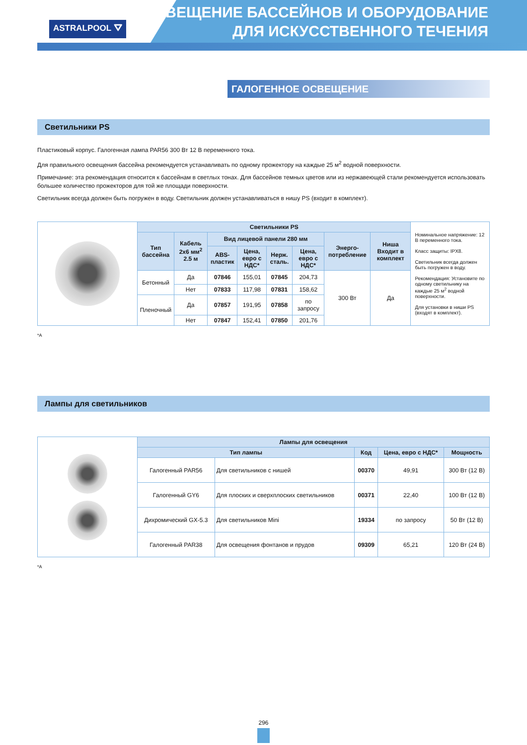ASTRALPOOL ⛛
ОСВЕЩЕНИЕ БАССЕЙНОВ И ОБОРУДОВАНИЕ
ДЛЯ ИСКУССТВЕННОГО ТЕЧЕНИЯ
ГАЛОГЕННОЕ ОСВЕЩЕНИЕ
Светильники PS
Пластиковый корпус. Галогенная лампа PAR56 300 Вт 12 В переменного тока.
Для правильного освещения бассейна рекомендуется устанавливать по одному прожектору на каждые 25 м<sup>2</sup> водной поверхности.
Примечание: эта рекомендация относится к бассейнам в светлых тонах. Для бассейнов темных цветов или из нержавеющей стали рекомендуется использовать большее количество прожекторов для той же площади поверхности.
Светильник всегда должен быть погружен в воду. Светильник должен устанавливаться в нишу PS (входит в комплект).
| | Светильники PS | | | | | | | | Номинальное напряжение: 12 В переменного тока. Класс защиты: IPX8. Светильник всегда должен быть погружен в воду. Рекомендация: Установите по одному светильнику на каждые 25 м<sup>2</sup> водной поверхности. Для установки в ниши PS (входят в комплект). |
| | Тип бассейна | Кабель 2x6 мм<sup>2</sup> 2.5 м | Вид лицевой панели 280 мм | | | | Энерго-потребление | Ниша Входит в комплект | |
| | | | ABS-пластик | Цена, евро с НДС* | Нерж. сталь. | Цена, евро с НДС* | | | |
| | Бетонный | Да | 07846 | 155,01 | 07845 | 204,73 | 300 Вт | Да | |
| | | Нет | 07833 | 117,98 | 07831 | 158,62 | | | |
| | Пленочный | Да | 07857 | 191,95 | 07858 | по запросу | | | |
| | | Нет | 07847 | 152,41 | 07850 | 201,76 | | | |
*А
Лампы для светильников
| | Лампы для освещения | | | | |
| | Тип лампы | | Код | Цена, евро с НДС* | Мощность |
| | Галогенный PAR56 | Для светильников с нишей | 00370 | 49,91 | 300 Вт (12 В) |
| | Галогенный GY6 | Для плоских и сверхплоских светильников | 00371 | 22,40 | 100 Вт (12 В) |
| | Дихромический GX-5.3 | Для светильников Mini | 19334 | по запросу | 50 Вт (12 В) |
| | Галогенный PAR38 | Для освещения фонтанов и прудов | 09309 | 65,21 | 120 Вт (24 В) |
*А
296